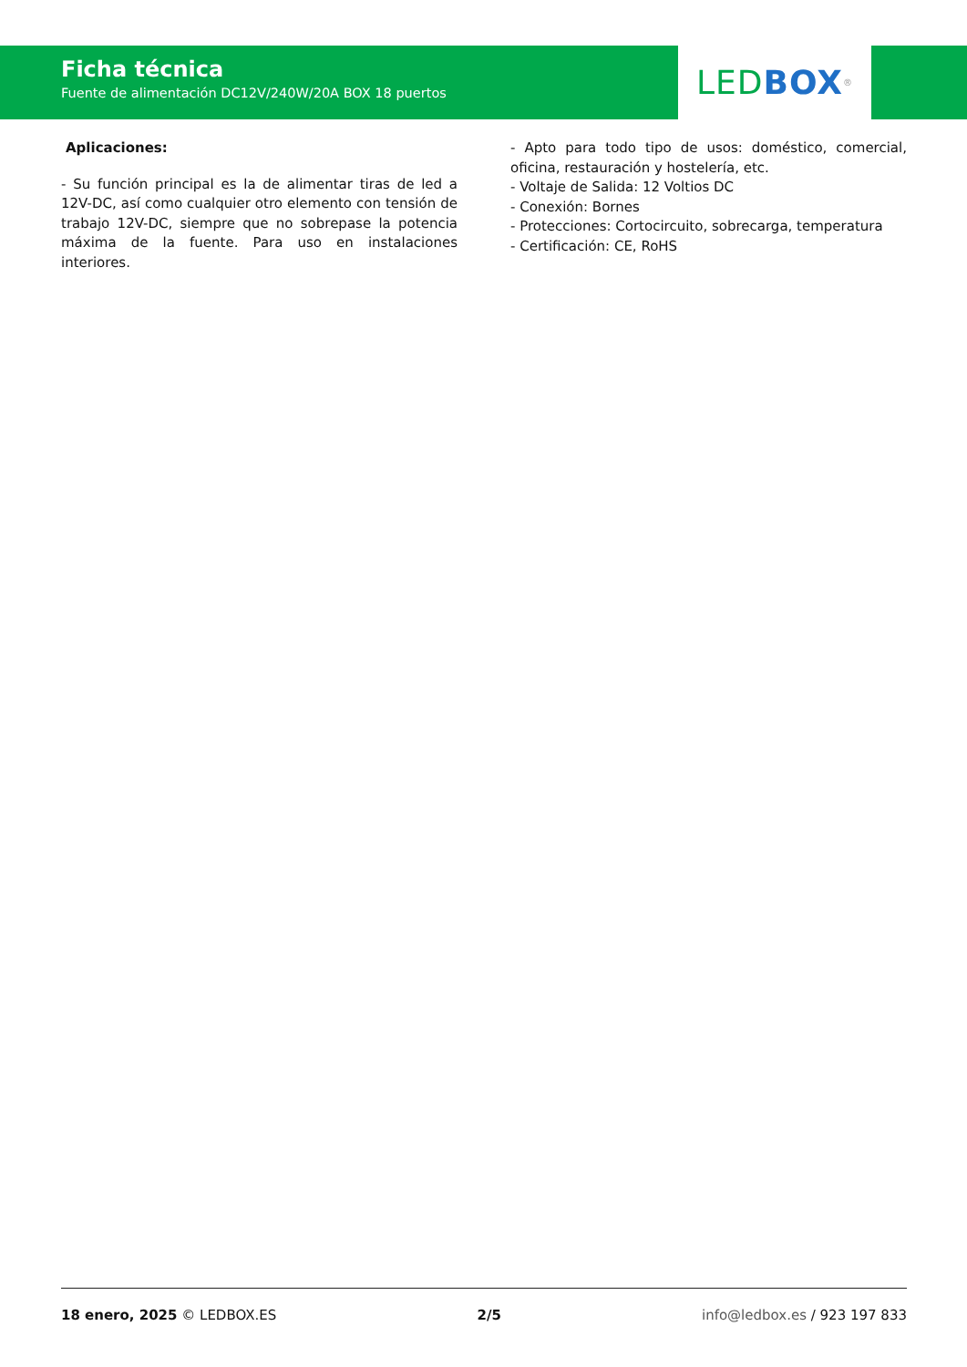Ficha técnica
Fuente de alimentación DC12V/240W/20A BOX 18 puertos
LED BOX<sup>®</sup>
Aplicaciones:
- Su función principal es la de alimentar tiras de led a 12V-DC, así como cualquier otro elemento con tensión de trabajo 12V-DC, siempre que no sobrepase la potencia máxima de la fuente. Para uso en instalaciones interiores.
- Apto para todo tipo de usos: doméstico, comercial, oficina, restauración y hostelería, etc.
- Voltaje de Salida: 12 Voltios DC
- Conexión: Bornes
- Protecciones: Cortocircuito, sobrecarga, temperatura
- Certificación: CE, RoHS
18 enero, 2025 © LEDBOX.ES 2/5 info@ledbox.es / 923 197 833